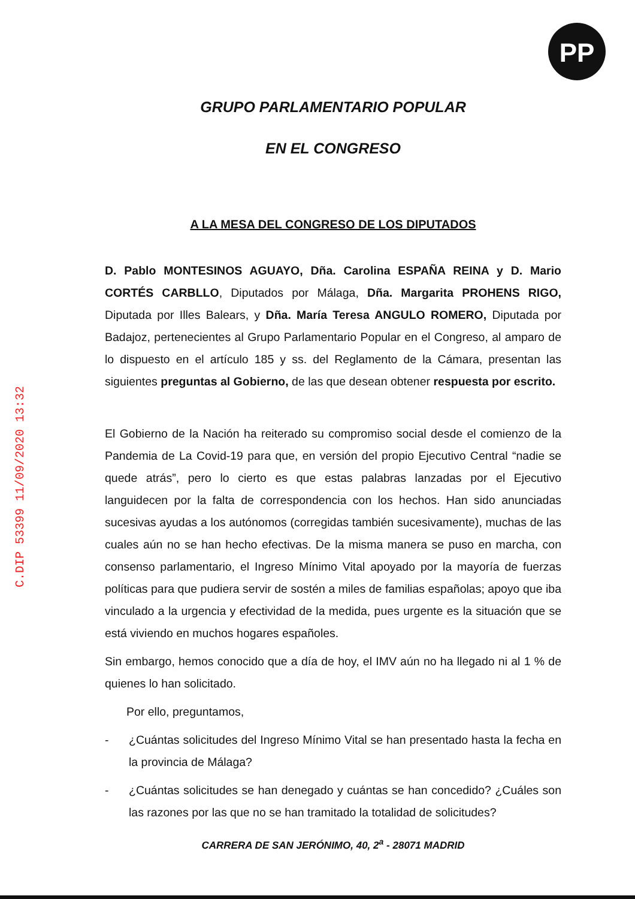PP
C.DIP 53399 11/09/2020 13:32
GRUPO PARLAMENTARIO POPULAR
EN EL CONGRESO
A LA MESA DEL CONGRESO DE LOS DIPUTADOS
D. Pablo MONTESINOS AGUAYO, Dña. Carolina ESPAÑA REINA y D. Mario CORTÉS CARBLLO, Diputados por Málaga, Dña. Margarita PROHENS RIGO, Diputada por Illes Balears, y Dña. María Teresa ANGULO ROMERO, Diputada por Badajoz, pertenecientes al Grupo Parlamentario Popular en el Congreso, al amparo de lo dispuesto en el artículo 185 y ss. del Reglamento de la Cámara, presentan las siguientes preguntas al Gobierno, de las que desean obtener respuesta por escrito.
El Gobierno de la Nación ha reiterado su compromiso social desde el comienzo de la Pandemia de La Covid-19 para que, en versión del propio Ejecutivo Central “nadie se quede atrás”, pero lo cierto es que estas palabras lanzadas por el Ejecutivo languidecen por la falta de correspondencia con los hechos. Han sido anunciadas sucesivas ayudas a los autónomos (corregidas también sucesivamente), muchas de las cuales aún no se han hecho efectivas. De la misma manera se puso en marcha, con consenso parlamentario, el Ingreso Mínimo Vital apoyado por la mayoría de fuerzas políticas para que pudiera servir de sostén a miles de familias españolas; apoyo que iba vinculado a la urgencia y efectividad de la medida, pues urgente es la situación que se está viviendo en muchos hogares españoles.
Sin embargo, hemos conocido que a día de hoy, el IMV aún no ha llegado ni al 1 % de quienes lo han solicitado.
Por ello, preguntamos,
- ¿Cuántas solicitudes del Ingreso Mínimo Vital se han presentado hasta la fecha en la provincia de Málaga?
- ¿Cuántas solicitudes se han denegado y cuántas se han concedido? ¿Cuáles son las razones por las que no se han tramitado la totalidad de solicitudes?
CARRERA DE SAN JERÓNIMO, 40, 2<sup>a</sup> - 28071 MADRID